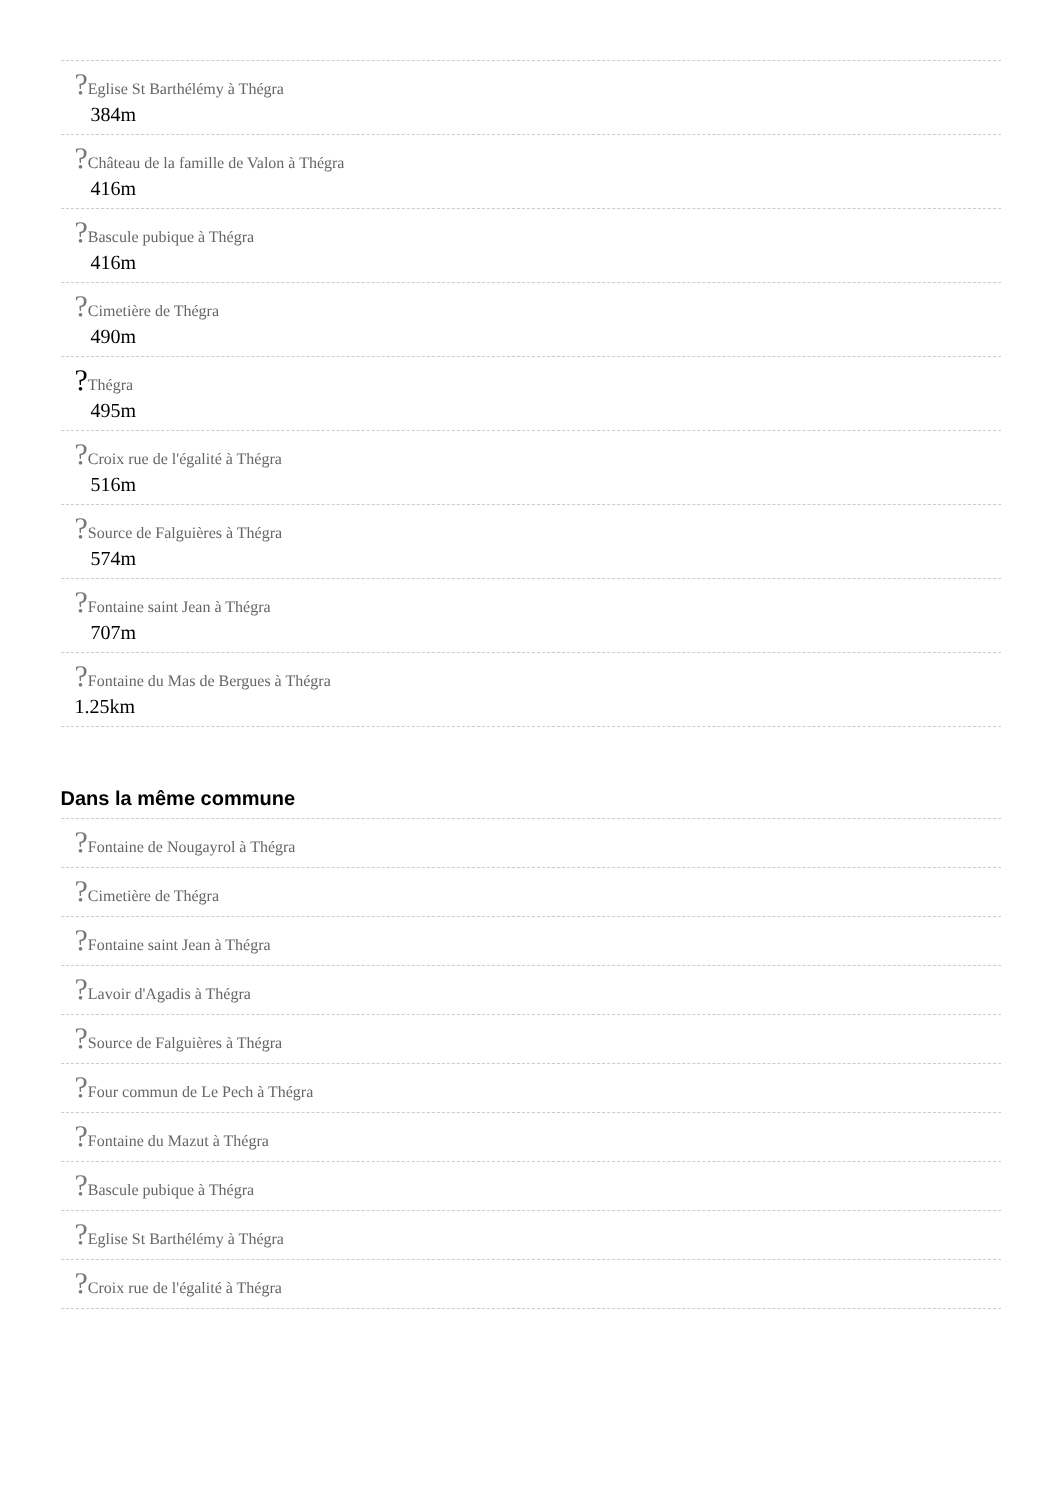?Eglise St Barthélémy à Thégra
384m
?Château de la famille de Valon à Thégra
416m
?Bascule pubique à Thégra
416m
?Cimetière de Thégra
490m
?Thégra
495m
?Croix rue de l'égalité à Thégra
516m
?Source de Falguières à Thégra
574m
?Fontaine saint Jean à Thégra
707m
?Fontaine du Mas de Bergues à Thégra
1.25km
Dans la même commune
?Fontaine de Nougayrol à Thégra
?Cimetière de Thégra
?Fontaine saint Jean à Thégra
?Lavoir d'Agadis à Thégra
?Source de Falguières à Thégra
?Four commun de Le Pech à Thégra
?Fontaine du Mazut à Thégra
?Bascule pubique à Thégra
?Eglise St Barthélémy à Thégra
?Croix rue de l'égalité à Thégra